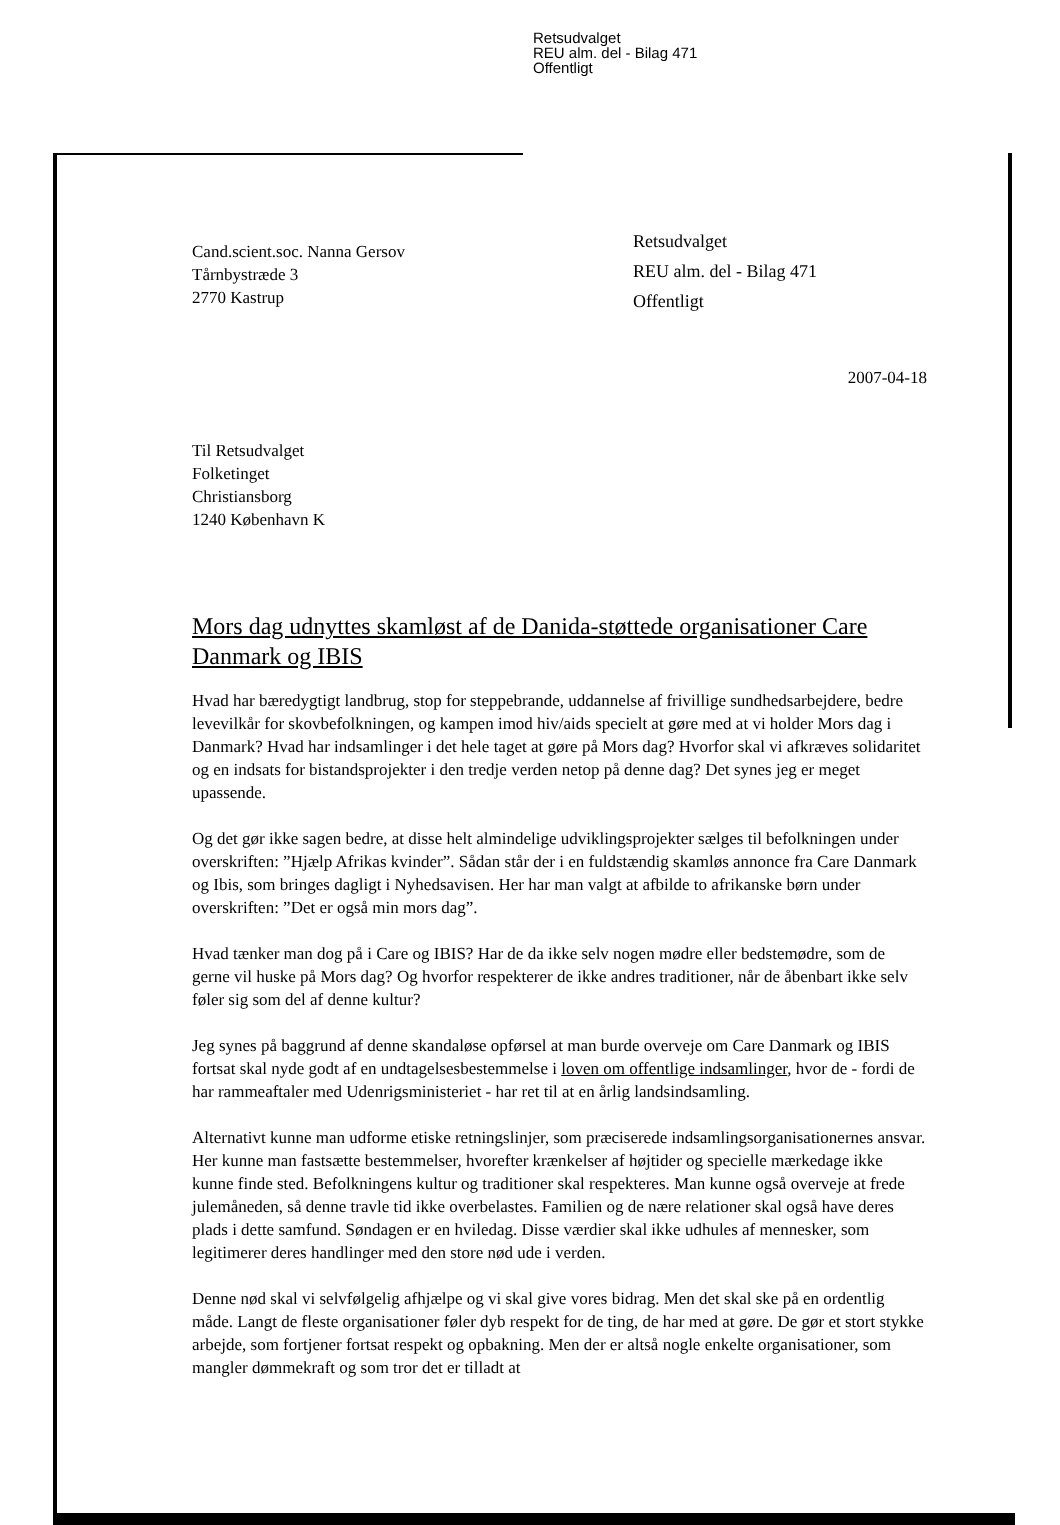Retsudvalget
REU alm. del - Bilag 471
Offentligt
Cand.scient.soc. Nanna Gersov
Tårnbystræde 3
2770 Kastrup
Retsudvalget
REU alm. del - Bilag 471
Offentligt
2007-04-18
Til Retsudvalget
Folketinget
Christiansborg
1240 København K
Mors dag udnyttes skamløst af de Danida-støttede organisationer Care Danmark og IBIS
Hvad har bæredygtigt landbrug, stop for steppebrande, uddannelse af frivillige sundhedsarbejdere, bedre levevilkår for skovbefolkningen, og kampen imod hiv/aids specielt at gøre med at vi holder Mors dag i Danmark? Hvad har indsamlinger i det hele taget at gøre på Mors dag? Hvorfor skal vi afkræves solidaritet og en indsats for bistandsprojekter i den tredje verden netop på denne dag? Det synes jeg er meget upassende.
Og det gør ikke sagen bedre, at disse helt almindelige udviklingsprojekter sælges til befolkningen under overskriften: ”Hjælp Afrikas kvinder”. Sådan står der i en fuldstændig skamløs annonce fra Care Danmark og Ibis, som bringes dagligt i Nyhedsavisen. Her har man valgt at afbilde to afrikanske børn under overskriften: ”Det er også min mors dag”.
Hvad tænker man dog på i Care og IBIS? Har de da ikke selv nogen mødre eller bedstemødre, som de gerne vil huske på Mors dag? Og hvorfor respekterer de ikke andres traditioner, når de åbenbart ikke selv føler sig som del af denne kultur?
Jeg synes på baggrund af denne skandaløse opførsel at man burde overveje om Care Danmark og IBIS fortsat skal nyde godt af en undtagelsesbestemmelse i loven om offentlige indsamlinger, hvor de - fordi de har rammeaftaler med Udenrigsministeriet - har ret til at en årlig landsindsamling.
Alternativt kunne man udforme etiske retningslinjer, som præciserede indsamlingsorganisationernes ansvar. Her kunne man fastsætte bestemmelser, hvorefter krænkelser af højtider og specielle mærkedage ikke kunne finde sted. Befolkningens kultur og traditioner skal respekteres. Man kunne også overveje at frede julemåneden, så denne travle tid ikke overbelastes. Familien og de nære relationer skal også have deres plads i dette samfund. Søndagen er en hviledag. Disse værdier skal ikke udhules af mennesker, som legitimerer deres handlinger med den store nød ude i verden.
Denne nød skal vi selvfølgelig afhjælpe og vi skal give vores bidrag. Men det skal ske på en ordentlig måde. Langt de fleste organisationer føler dyb respekt for de ting, de har med at gøre. De gør et stort stykke arbejde, som fortjener fortsat respekt og opbakning. Men der er altså nogle enkelte organisationer, som mangler dømmekraft og som tror det er tilladt at